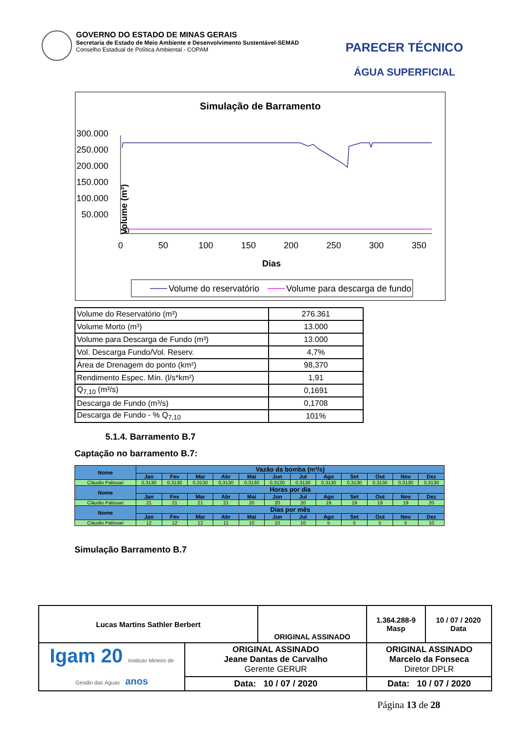GOVERNO DO ESTADO DE MINAS GERAIS
Secretaria de Estado de Meio Ambiente e Desenvolvimento Sustentável-SEMAD
Conselho Estadual de Política Ambiental - COPAM
PARECER TÉCNICO
ÁGUA SUPERFICIAL
Simulação de Barramento
300.000
250.000
200.000
150.000
100.000
50.000
0
Volume (m³)
0
50
100
150
200
250
300
350
Dias
Volume do reservatório
Volume para descarga de fundo
| Volume do Reservatório (m³) | 276.361 |
| Volume Morto (m³) | 13.000 |
| Volume para Descarga de Fundo (m³) | 13.000 |
| Vol. Descarga Fundo/Vol. Reserv. | 4,7% |
| Área de Drenagem do ponto (km²) | 98,370 |
| Rendimento Espec. Mín. (l/s*km²) | 1,91 |
| Q<sub>7,10</sub> (m³/s) | 0,1691 |
| Descarga de Fundo (m³/s) | 0,1708 |
| Descarga de Fundo - % Q<sub>7,10</sub> | 101% |
5.1.4. Barramento B.7
Captação no barramento B.7:
| Nome | Vazão da bomba (m³/s) | | | | | | | | | | | |
| --- | --- | --- | --- | --- | --- | --- | --- | --- | --- | --- | --- | --- |
| | Jan | Fev | Mar | Abr | Mai | Jun | Jul | Ago | Set | Out | Nov | Dez |
| Cláudio Palissari | 0,3130 | 0,3130 | 0,3130 | 0,3130 | 0,3130 | 0,3130 | 0,3130 | 0,3130 | 0,3130 | 0,3130 | 0,3130 | 0,3130 |
| Nome | Horas por dia | | | | | | | | | | | |
| | Jan | Fev | Mar | Abr | Mai | Jun | Jul | Ago | Set | Out | Nov | Dez |
| Cláudio Palissari | 21 | 21 | 21 | 21 | 20 | 20 | 20 | 19 | 19 | 19 | 19 | 20 |
| Nome | Dias por mês | | | | | | | | | | | |
| | Jan | Fev | Mar | Abr | Mai | Jun | Jul | Ago | Set | Out | Nov | Dez |
| Cláudio Palissari | 12 | 12 | 12 | 11 | 10 | 10 | 10 | 5 | 5 | 5 | 5 | 10 |
Simulação Barramento B.7
| Lucas Martins Sathler Berbert | | ORIGINAL ASSINADO | | 1.364.288-9 Masp | 10 / 07 / 2020 Data |
| Igam 20 Instituto Mineiro de Gestão das Águas anos | ORIGINAL ASSINADO Jeane Dantas de Carvalho Gerente GERUR | | ORIGINAL ASSINADO Marcelo da Fonseca Diretor DPLR | | |
| | Data: 10 / 07 / 2020 | | Data: 10 / 07 / 2020 | | |
Página 13 de 28